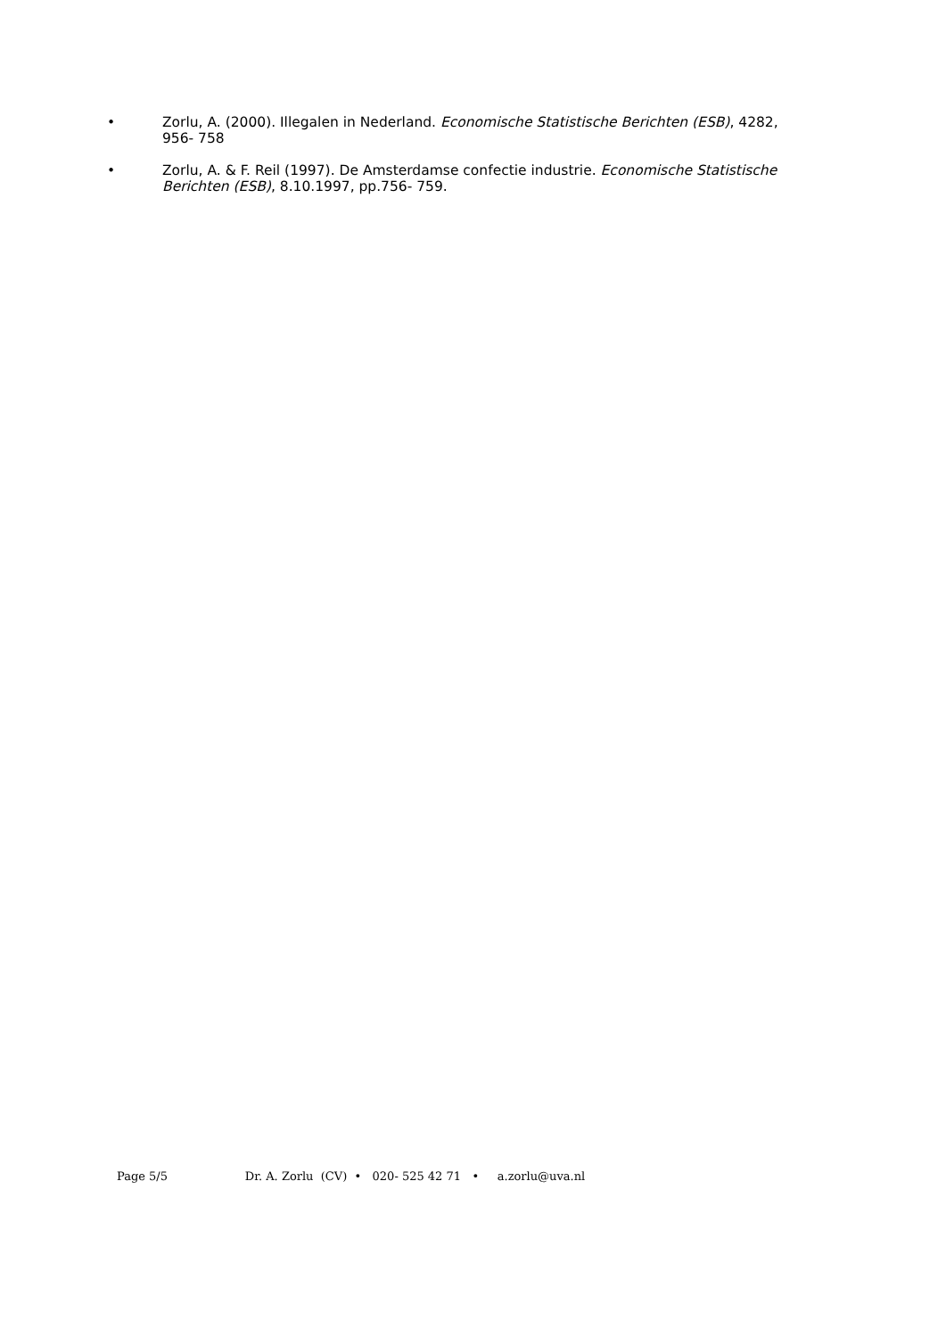• Zorlu, A. (2000). Illegalen in Nederland. Economische Statistische Berichten (ESB), 4282, 956- 758
• Zorlu, A. & F. Reil (1997). De Amsterdamse confectie industrie. Economische Statistische Berichten (ESB), 8.10.1997, pp.756- 759.
Page 5/5 Dr. A. Zorlu (CV) • 020- 525 42 71 • a.zorlu@uva.nl